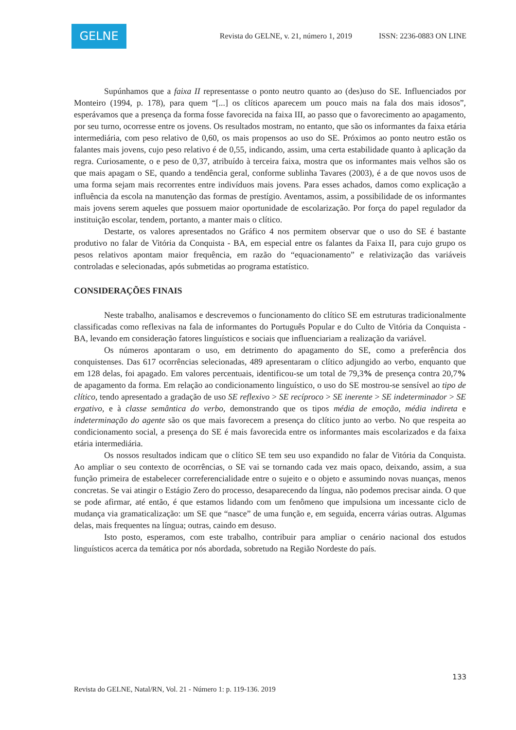GELNE
Revista do GELNE, v. 21, número 1, 2019 ISSN: 2236-0883 ON LINE
Supúnhamos que a faixa II representasse o ponto neutro quanto ao (des)uso do SE. Influenciados por Monteiro (1994, p. 178), para quem “[...] os clíticos aparecem um pouco mais na fala dos mais idosos”, esperávamos que a presença da forma fosse favorecida na faixa III, ao passo que o favorecimento ao apagamento, por seu turno, ocorresse entre os jovens. Os resultados mostram, no entanto, que são os informantes da faixa etária intermediária, com peso relativo de 0,60, os mais propensos ao uso do SE. Próximos ao ponto neutro estão os falantes mais jovens, cujo peso relativo é de 0,55, indicando, assim, uma certa estabilidade quanto à aplicação da regra. Curiosamente, o e peso de 0,37, atribuído à terceira faixa, mostra que os informantes mais velhos são os que mais apagam o SE, quando a tendência geral, conforme sublinha Tavares (2003), é a de que novos usos de uma forma sejam mais recorrentes entre indivíduos mais jovens. Para esses achados, damos como explicação a influência da escola na manutenção das formas de prestígio. Aventamos, assim, a possibilidade de os informantes mais jovens serem aqueles que possuem maior oportunidade de escolarização. Por força do papel regulador da instituição escolar, tendem, portanto, a manter mais o clítico.
Destarte, os valores apresentados no Gráfico 4 nos permitem observar que o uso do SE é bastante produtivo no falar de Vitória da Conquista - BA, em especial entre os falantes da Faixa II, para cujo grupo os pesos relativos apontam maior frequência, em razão do “equacionamento” e relativização das variáveis controladas e selecionadas, após submetidas ao programa estatístico.
CONSIDERAÇÕES FINAIS
Neste trabalho, analisamos e descrevemos o funcionamento do clítico SE em estruturas tradicionalmente classificadas como reflexivas na fala de informantes do Português Popular e do Culto de Vitória da Conquista - BA, levando em consideração fatores linguísticos e sociais que influenciariam a realização da variável.
Os números apontaram o uso, em detrimento do apagamento do SE, como a preferência dos conquistenses. Das 617 ocorrências selecionadas, 489 apresentaram o clítico adjungido ao verbo, enquanto que em 128 delas, foi apagado. Em valores percentuais, identificou-se um total de 79,3% de presença contra 20,7% de apagamento da forma. Em relação ao condicionamento linguístico, o uso do SE mostrou-se sensível ao tipo de clítico, tendo apresentado a gradação de uso SE reflexivo > SE recíproco > SE inerente > SE indeterminador > SE ergativo, e à classe semântica do verbo, demonstrando que os tipos média de emoção, média indireta e indeterminação do agente são os que mais favorecem a presença do clítico junto ao verbo. No que respeita ao condicionamento social, a presença do SE é mais favorecida entre os informantes mais escolarizados e da faixa etária intermediária.
Os nossos resultados indicam que o clítico SE tem seu uso expandido no falar de Vitória da Conquista. Ao ampliar o seu contexto de ocorrências, o SE vai se tornando cada vez mais opaco, deixando, assim, a sua função primeira de estabelecer correferencialidade entre o sujeito e o objeto e assumindo novas nuanças, menos concretas. Se vai atingir o Estágio Zero do processo, desaparecendo da língua, não podemos precisar ainda. O que se pode afirmar, até então, é que estamos lidando com um fenômeno que impulsiona um incessante ciclo de mudança via gramaticalização: um SE que “nasce” de uma função e, em seguida, encerra várias outras. Algumas delas, mais frequentes na língua; outras, caindo em desuso.
Isto posto, esperamos, com este trabalho, contribuir para ampliar o cenário nacional dos estudos linguísticos acerca da temática por nós abordada, sobretudo na Região Nordeste do país.
133
Revista do GELNE, Natal/RN, Vol. 21 - Número 1: p. 119-136. 2019